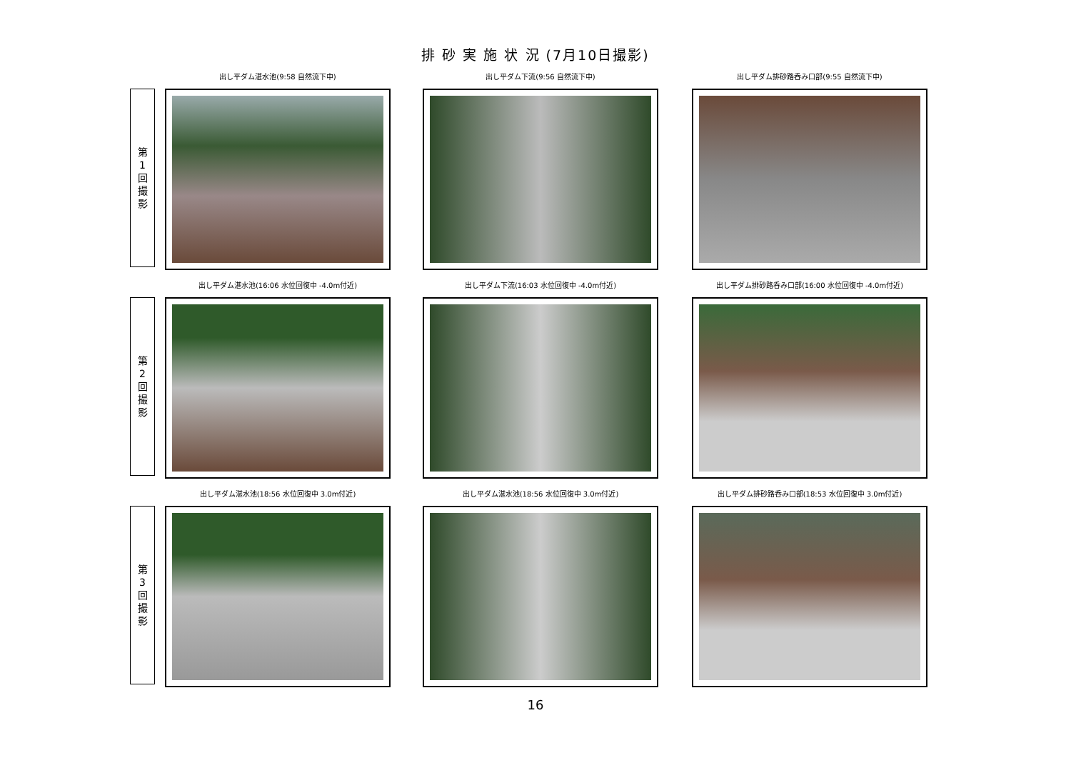排 砂 実 施 状 況 (7月10日撮影)
第
1
回
撮
影
出し平ダム湛水池(9:58 自然流下中) 出し平ダム下流(9:56 自然流下中) 出し平ダム排砂路呑み口部(9:55 自然流下中)
第
2
回
撮
影
出し平ダム湛水池(16:06 水位回復中 -4.0m付近)
出し平ダム下流(16:03 水位回復中 -4.0m付近)
出し平ダム排砂路呑み口部(16:00 水位回復中 -4.0m付近)
第
3
回
撮
影
出し平ダム湛水池(18:56 水位回復中 3.0m付近)
出し平ダム湛水池(18:56 水位回復中 3.0m付近)
出し平ダム排砂路呑み口部(18:53 水位回復中 3.0m付近)
16